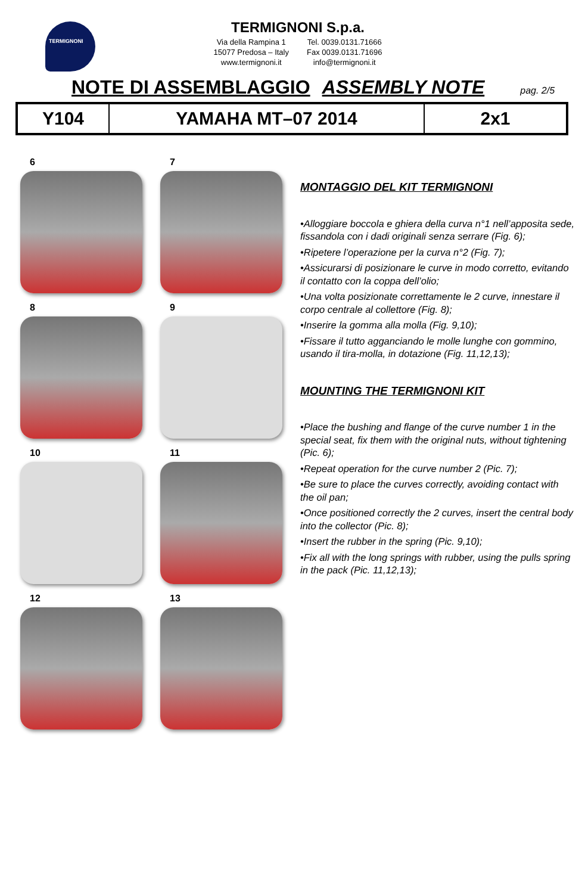TERMIGNONI
TERMIGNONI S.p.a.
Via della Rampina 1
15077 Predosa – Italy
www.termignoni.it
Tel. 0039.0131.71666
Fax 0039.0131.71696
info@termignoni.it
NOTE DI ASSEMBLAGGIO ASSEMBLY NOTE pag. 2/5
| Y104 | YAMAHA MT–07 2014 | 2x1 |
6
7
8
9
10
11
12
13
MONTAGGIO DEL KIT TERMIGNONI
•Alloggiare boccola e ghiera della curva n°1 nell’apposita sede, fissandola con i dadi originali senza serrare (Fig. 6);
•Ripetere l’operazione per la curva n°2 (Fig. 7);
•Assicurarsi di posizionare le curve in modo corretto, evitando il contatto con la coppa dell’olio;
•Una volta posizionate correttamente le 2 curve, innestare il corpo centrale al collettore (Fig. 8);
•Inserire la gomma alla molla (Fig. 9,10);
•Fissare il tutto agganciando le molle lunghe con gommino, usando il tira-molla, in dotazione (Fig. 11,12,13);
MOUNTING THE TERMIGNONI KIT
•Place the bushing and flange of the curve number 1 in the special seat, fix them with the original nuts, without tightening (Pic. 6);
•Repeat operation for the curve number 2 (Pic. 7);
•Be sure to place the curves correctly, avoiding contact with the oil pan;
•Once positioned correctly the 2 curves, insert the central body into the collector (Pic. 8);
•Insert the rubber in the spring (Pic. 9,10);
•Fix all with the long springs with rubber, using the pulls spring in the pack (Pic. 11,12,13);